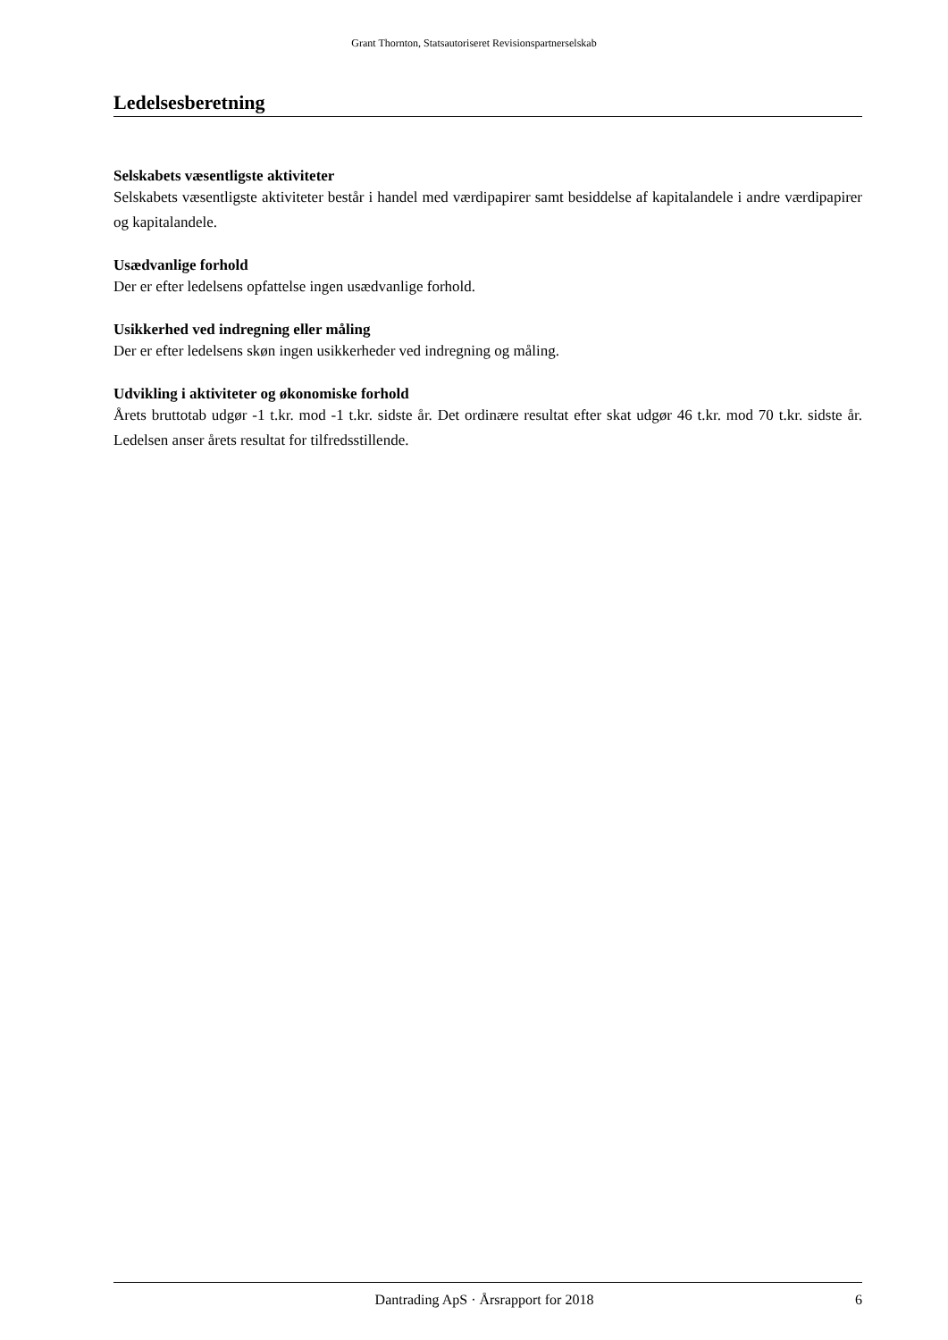Grant Thornton, Statsautoriseret Revisionspartnerselskab
Ledelsesberetning
Selskabets væsentligste aktiviteter
Selskabets væsentligste aktiviteter består i handel med værdipapirer samt besiddelse af kapitalandele i andre værdipapirer og kapitalandele.
Usædvanlige forhold
Der er efter ledelsens opfattelse ingen usædvanlige forhold.
Usikkerhed ved indregning eller måling
Der er efter ledelsens skøn ingen usikkerheder ved indregning og måling.
Udvikling i aktiviteter og økonomiske forhold
Årets bruttotab udgør -1 t.kr. mod -1 t.kr. sidste år. Det ordinære resultat efter skat udgør 46 t.kr. mod 70 t.kr. sidste år. Ledelsen anser årets resultat for tilfredsstillende.
Dantrading ApS · Årsrapport for 2018 6